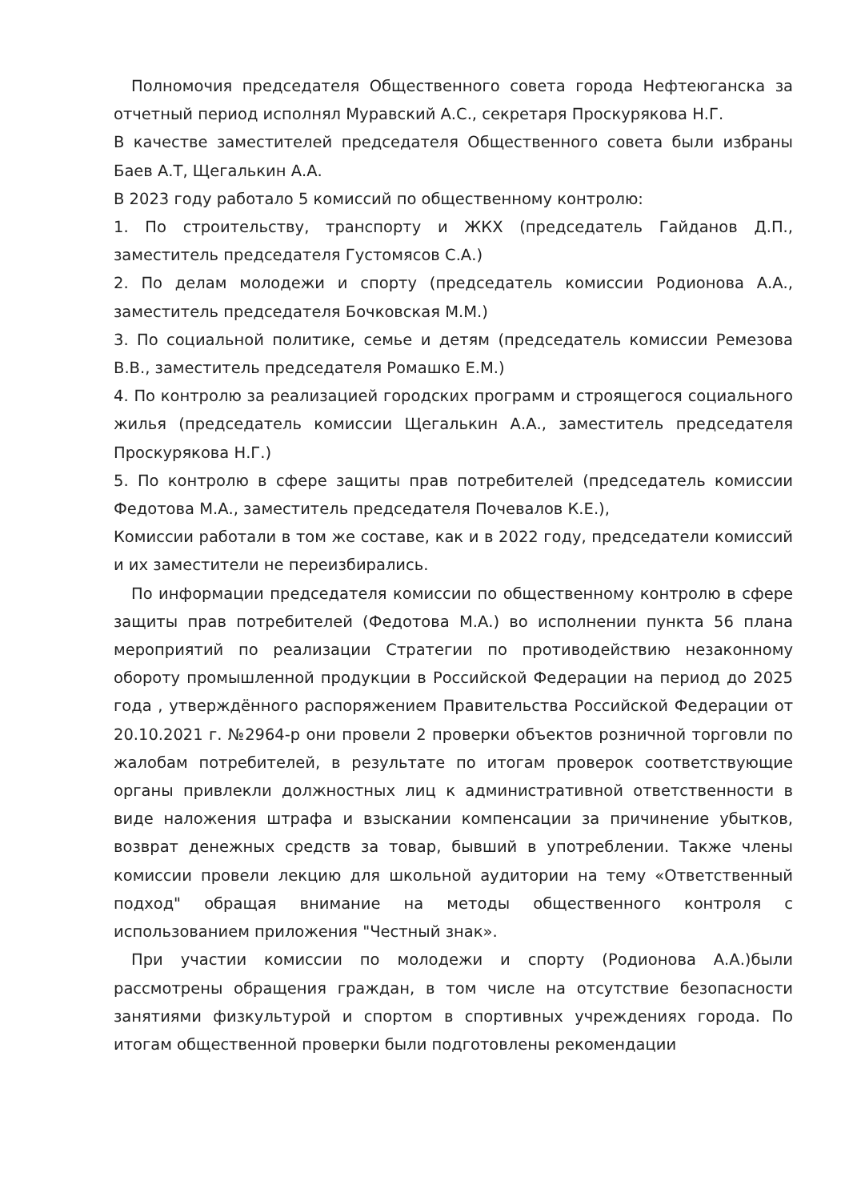Полномочия председателя Общественного совета города Нефтеюганска за отчетный период исполнял Муравский А.С., секретаря Проскурякова Н.Г.
В качестве заместителей председателя Общественного совета были избраны Баев А.Т, Щегалькин А.А.
В 2023 году работало 5 комиссий по общественному контролю:
1. По строительству, транспорту и ЖКХ (председатель Гайданов Д.П., заместитель председателя Густомясов С.А.)
2. По делам молодежи и спорту (председатель комиссии Родионова А.А., заместитель председателя Бочковская М.М.)
3. По социальной политике, семье и детям (председатель комиссии Ремезова В.В., заместитель председателя Ромашко Е.М.)
4. По контролю за реализацией городских программ и строящегося социального жилья (председатель комиссии Щегалькин А.А., заместитель председателя Проскурякова Н.Г.)
5. По контролю в сфере защиты прав потребителей (председатель комиссии Федотова М.А., заместитель председателя Почевалов К.Е.),
Комиссии работали в том же составе, как и в 2022 году, председатели комиссий и их заместители не переизбирались.
По информации председателя комиссии по общественному контролю в сфере защиты прав потребителей (Федотова М.А.) во исполнении пункта 56 плана мероприятий по реализации Стратегии по противодействию незаконному обороту промышленной продукции в Российской Федерации на период до 2025 года , утверждённого распоряжением Правительства Российской Федерации от 20.10.2021 г. №2964-р они провели 2 проверки объектов розничной торговли по жалобам потребителей, в результате по итогам проверок соответствующие органы привлекли должностных лиц к административной ответственности в виде наложения штрафа и взыскании компенсации за причинение убытков, возврат денежных средств за товар, бывший в употреблении. Также члены комиссии провели лекцию для школьной аудитории на тему «Ответственный подход" обращая внимание на методы общественного контроля с использованием приложения "Честный знак».
При участии комиссии по молодежи и спорту (Родионова А.А.)были рассмотрены обращения граждан, в том числе на отсутствие безопасности занятиями физкультурой и спортом в спортивных учреждениях города. По итогам общественной проверки были подготовлены рекомендации